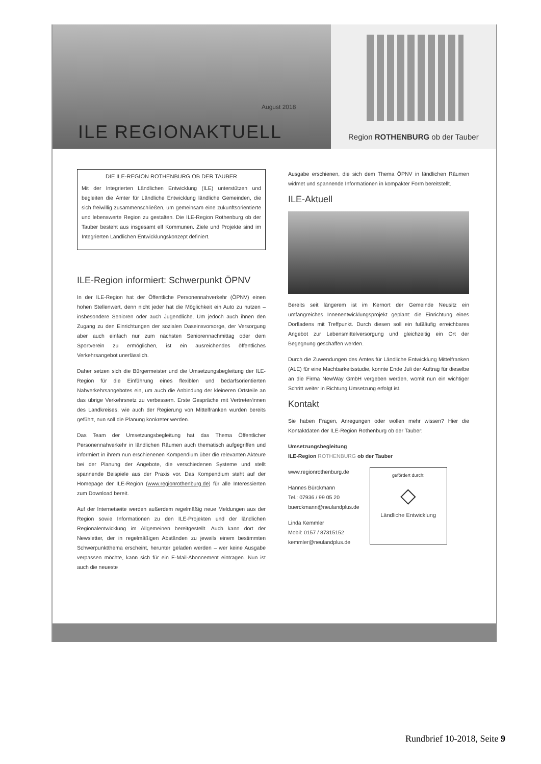August 2018
ILE REGIONAKTUELL
Region ROTHENBURG ob der Tauber
DIE ILE-REGION ROTHENBURG OB DER TAUBER
Mit der Integrierten Ländlichen Entwicklung (ILE) unterstützen und begleiten die Ämter für Ländliche Entwicklung ländliche Gemeinden, die sich freiwillig zusammenschließen, um gemeinsam eine zukunftsorientierte und lebenswerte Region zu gestalten. Die ILE-Region Rothenburg ob der Tauber besteht aus insgesamt elf Kommunen. Ziele und Projekte sind im Integrierten Ländlichen Entwicklungskonzept definiert.
ILE-Region informiert: Schwerpunkt ÖPNV
In der ILE-Region hat der Öffentliche Personennahverkehr (ÖPNV) einen hohen Stellenwert, denn nicht jeder hat die Möglichkeit ein Auto zu nutzen – insbesondere Senioren oder auch Jugendliche. Um jedoch auch ihnen den Zugang zu den Einrichtungen der sozialen Daseinsvorsorge, der Versorgung aber auch einfach nur zum nächsten Seniorennachmittag oder dem Sportverein zu ermöglichen, ist ein ausreichendes öffentliches Verkehrsangebot unerlässlich.
Daher setzen sich die Bürgermeister und die Umsetzungsbegleitung der ILE-Region für die Einführung eines flexiblen und bedarfsorientierten Nahverkehrsangebotes ein, um auch die Anbindung der kleineren Ortsteile an das übrige Verkehrsnetz zu verbessern. Erste Gespräche mit Vertreter/innen des Landkreises, wie auch der Regierung von Mittelfranken wurden bereits geführt, nun soll die Planung konkreter werden.
Das Team der Umsetzungsbegleitung hat das Thema Öffentlicher Personennahverkehr in ländlichen Räumen auch thematisch aufgegriffen und informiert in ihrem nun erschienenen Kompendium über die relevanten Akteure bei der Planung der Angebote, die verschiedenen Systeme und stellt spannende Beispiele aus der Praxis vor. Das Kompendium steht auf der Homepage der ILE-Region (www.regionrothenburg.de) für alle Interessierten zum Download bereit.
Auf der Internetseite werden außerdem regelmäßig neue Meldungen aus der Region sowie Informationen zu den ILE-Projekten und der ländlichen Regionalentwicklung im Allgemeinen bereitgestellt. Auch kann dort der Newsletter, der in regelmäßigen Abständen zu jeweils einem bestimmten Schwerpunktthema erscheint, herunter geladen werden – wer keine Ausgabe verpassen möchte, kann sich für ein E-Mail-Abonnement eintragen. Nun ist auch die neueste
Ausgabe erschienen, die sich dem Thema ÖPNV in ländlichen Räumen widmet und spannende Informationen in kompakter Form bereitstellt.
ILE-Aktuell
Bereits seit längerem ist im Kernort der Gemeinde Neusitz ein umfangreiches Innenentwicklungsprojekt geplant: die Einrichtung eines Dorfladens mit Treffpunkt. Durch diesen soll ein fußläufig erreichbares Angebot zur Lebensmittelversorgung und gleichzeitig ein Ort der Begegnung geschaffen werden.
Durch die Zuwendungen des Amtes für Ländliche Entwicklung Mittelfranken (ALE) für eine Machbarkeitsstudie, konnte Ende Juli der Auftrag für dieselbe an die Firma NewWay GmbH vergeben werden, womit nun ein wichtiger Schritt weiter in Richtung Umsetzung erfolgt ist.
Kontakt
Sie haben Fragen, Anregungen oder wollen mehr wissen? Hier die Kontaktdaten der ILE-Region Rothenburg ob der Tauber:
Umsetzungsbegleitung
ILE-Region ROTHENBURG ob der Tauber
www.regionrothenburg.de
Hannes Bürckmann
Tel.: 07936 / 99 05 20
buerckmann@neulandplus.de
Linda Kemmler
Mobil: 0157 / 87315152
kemmler@neulandplus.de
gefördert durch:
◇
Ländliche Entwicklung
Rundbrief 10-2018, Seite 9